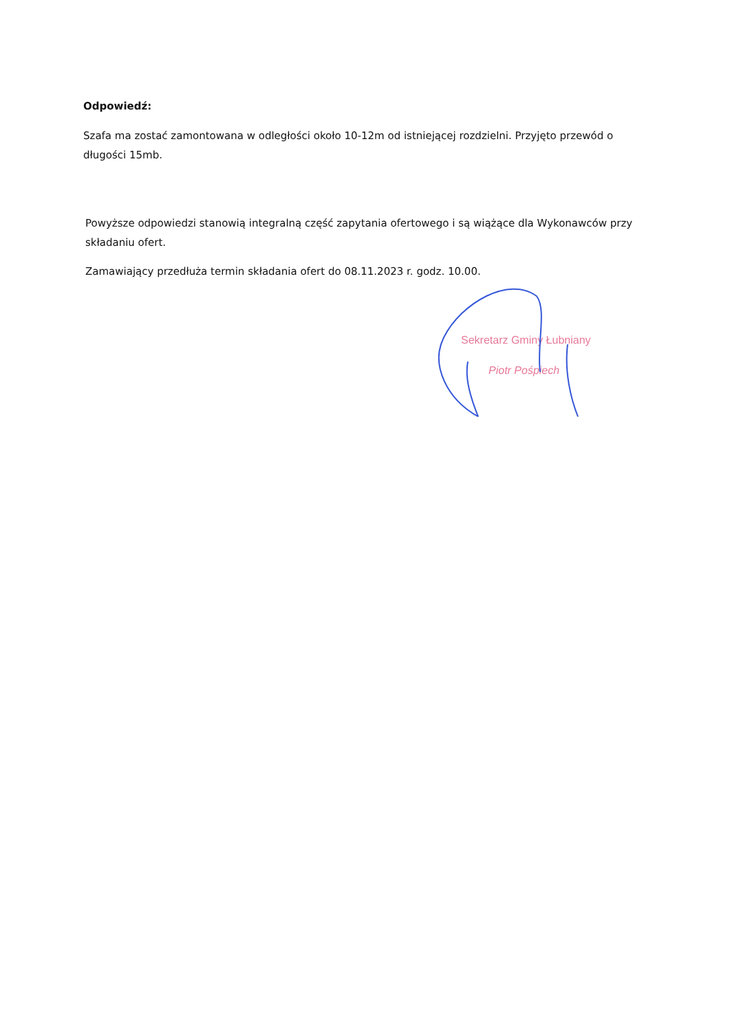Odpowiedź:
Szafa ma zostać zamontowana w odległości około 10-12m od istniejącej rozdzielni. Przyjęto przewód o długości 15mb.
Powyższe odpowiedzi stanowią integralną część zapytania ofertowego i są wiążące dla Wykonawców przy składaniu ofert.
Zamawiający przedłuża termin składania ofert do 08.11.2023 r. godz. 10.00.
Sekretarz Gminy Łubniany
Piotr Pośpiech